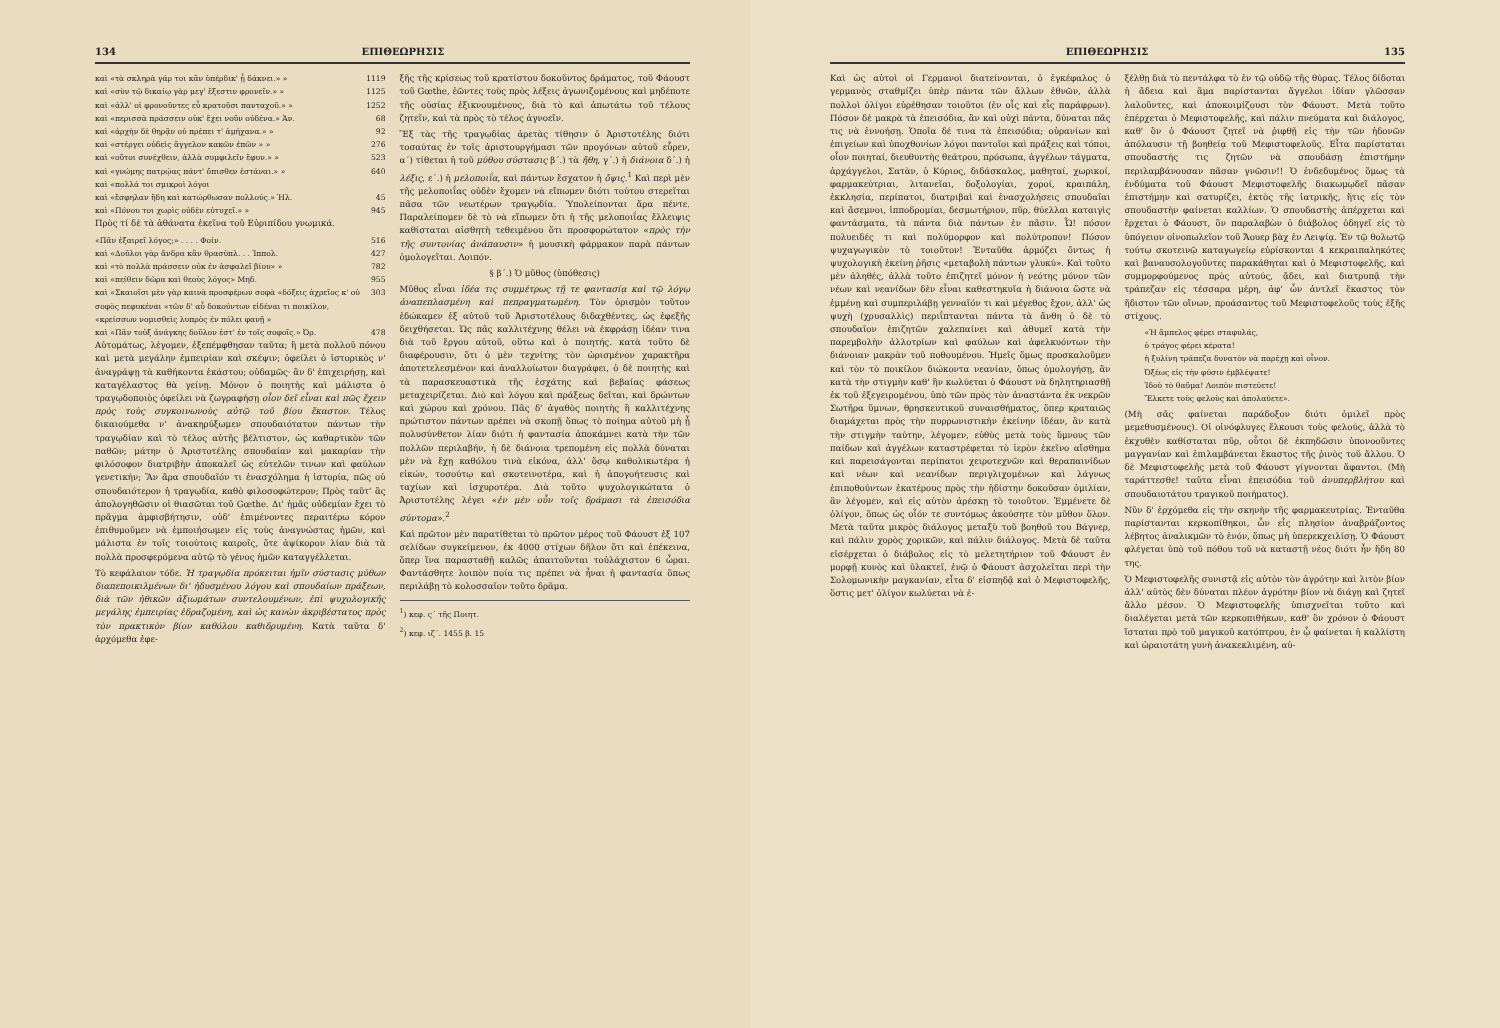134 ΕΠΙΘΕΩΡΗΣΙΣ
καὶ «τὰ σκληρὰ γάρ τοι κἂν ὑπέρδικ' ᾖ δάκνει.» » 1119
καὶ «σὺν τῷ δικαίῳ γὰρ μεγ' ἔξεστιν φρονεῖν.» » 1125
καὶ «ἀλλ' οἱ φρονοῦντες εὖ κρατοῦσι πανταχοῦ.» » 1252
καὶ «περισσὰ πράσσειν οὐκ' ἔχει νοῦν οὐδένα.» Ἀν. 68
καὶ «ἀρχὴν δὲ θηρᾷν οὐ πρέπει τ' ἀμήχανα.» » 92
καὶ «στέργει οὐδεὶς ἄγγελον κακῶν ἐπῶν » » 276
καὶ «οὔτοι συνέχθειν, ἀλλὰ συμφιλεῖν ἔφυν.» » 523
καὶ «γνώμης πατρῴας πάντ' ὄπισθεν ἑστάναι.» » 640
καὶ «πολλά τοι σμικροὶ λόγοι
καὶ «ἔσφηλαν ἤδη καὶ κατώρθωσαν πολλούς.» Ἠλ. 45
καὶ «Πόνου τοι χωρὶς οὐδὲν εὐτυχεῖ.» » 945
Πρὸς τί δὲ τὰ ἀθάνατα ἐκεῖνα τοῦ Εὐριπίδου γνωμικά.
«Πᾶν ἐξαιρεῖ λόγος;» . . . . Φοίν. 516
καὶ «Δοῦλοι γὰρ ἄνδρα κἂν θρασύπλ. . . Ἱππολ. 427
καὶ «τὸ πολλὰ πράσσειν οὐκ ἐν ἀσφαλεῖ βίου» » 782
καὶ «πείθειν δῶρα καὶ θεοὺς λόγος» Μηδ. 955
καὶ «Σκαιοῖσι μὲν γὰρ καινὰ προσφέρων σοφὰ «δόξεις ἀχρεῖος κ' οὐ σοφὸς πεφυκέναι «τῶν δ' αὖ δοκούντων εἰδέναι τι ποικίλον, «κρείσσων νομισθεὶς λυπρὸς ἐν πόλει φανῇ » 303
καὶ «Πᾶν τοὐξ ἀνάγκης δοῦλον ἐστ' ἐν τοῖς σοφοῖς.» Ὀρ. 478
Αὐτομάτως, λέγομεν, ἐξεπέμφθησαν ταῦτα; ἢ μετὰ πολλοῦ πόνου καὶ μετὰ μεγάλην ἐμπειρίαν καὶ σκέψιν; ὀφείλει ὁ ἱστορικὸς ν' ἀναγράψῃ τὰ καθήκοντα ἑκάστου; οὐδαμῶς· ἂν δ' ἐπιχειρήσῃ, καὶ καταγέλαστος θὰ γείνῃ. Μόνον ὁ ποιητὴς καὶ μάλιστα ὁ τραγῳδοποιὸς ὀφείλει νὰ ζωγραφήσῃ οἷον δεῖ εἶναι καὶ πῶς ἔχειν πρὸς τοὺς συγκοινωνοὺς αὐτῷ τοῦ βίου ἕκαστον. Τέλος δικαιούμεθα ν' ἀνακηρύξωμεν σπουδαιότατον πάντων τὴν τραγῳδίαν καὶ τὸ τέλος αὐτῆς βέλτιστον, ὡς καθαρτικὸν τῶν παθῶν; μάτην ὁ Ἀριστοτέλης σπουδαίαν καὶ μακαρίαν τὴν φιλόσοφον διατριβὴν ἀποκαλεῖ ὡς εὐτελῶν τινων καὶ φαύλων γενετικήν; Ἂν ἄρα σπουδαῖόν τι ἐνασχόλημα ἡ ἱστορία, πῶς οὐ σπουδαιότερον ἡ τραγῳδία, καθὸ φιλοσοφώτερον; Πρὸς ταῦτ' ἂς ἀπολογηθῶσιν οἱ θιασῶται τοῦ Gœthe. Δι' ἡμᾶς οὐδεμίαν ἔχει τὸ πρᾶγμα ἀμφισβήτησιν, οὐδ' ἐπιμένοντες περαιτέρω κόρον ἐπιθυμοῦμεν νὰ ἐμποιήσωμεν εἰς τοὺς ἀναγνώστας ἡμῶν, καὶ μάλιστα ἐν τοῖς τοιούτοις καιροῖς, ὅτε ἀψίκορον λίαν διὰ τὰ πολλὰ προσφερόμενα αὐτῷ τὸ γένος ἡμῶν καταγγέλλεται.
Τὸ κεφάλαιον τόδε. Ἡ τραγῳδία πρόκειται ἡμῖν σύστασις μύθων διαπεποικιλμένων δι' ἡδυσμένου λόγου καὶ σπουδαίων πράξεων, διὰ τῶν ἠθικῶν ἀξιωμάτων συντελουμένων, ἐπὶ ψυχολογικῆς μεγάλης ἐμπειρίας ἑδραζομένη, καὶ ὡς κανὼν ἀκριβέστατος πρὸς τὸν πρακτικὸν βίον καθόλου καθιδρυμένη. Κατὰ ταῦτα δ' ἀρχόμεθα ἐφε-
ξῆς τῆς κρίσεως τοῦ κρατίστου δοκοῦντος δράματος, τοῦ Φάουστ τοῦ Gœthe, ἐῶντες τοὺς πρὸς λέξεις ἀγωνιζομένους καὶ μηδέποτε τῆς οὐσίας ἐξικνουμένους, διὰ τὸ καὶ ἀπωτάτω τοῦ τέλους ζητεῖν, καὶ τὰ πρὸς τὸ τέλος ἀγνοεῖν.
Ἓξ τὰς τῆς τραγῳδίας ἀρετὰς τίθησιν ὁ Ἀριστοτέλης διότι τοσαύτας ἐν τοῖς ἀριστουργήμασι τῶν προγόνων αὐτοῦ εὗρεν, α΄) τίθεται ἡ τοῦ μύθου σύστασις β΄.) τὰ ἤθη, γ΄.) ἡ διάνοια δ΄.) ἡ λέξις, ε΄.) ἡ μελοποιΐα, καὶ πάντων ἔσχατον ἡ ὄψις.<sup>1</sup> Καὶ περὶ μὲν τῆς μελοποιΐας οὐδὲν ἔχομεν νὰ εἴπωμεν διότι τούτου στερεῖται πᾶσα τῶν νεωτέρων τραγῳδία. Ὑπολείπονται ἄρα πέντε. Παραλείπομεν δὲ τὸ νὰ εἴπωμεν ὅτι ἡ τῆς μελοποιΐας ἔλλειψις καθίσταται αἰσθητὴ τεθειμένου ὅτι προσφορώτατον «πρὸς τὴν τῆς συντονίας ἀνάπαυσιν» ἡ μουσικὴ φάρμακον παρὰ πάντων ὁμολογεῖται. Λοιπόν.
§ β΄.) Ὁ μῦθος (ὑπόθεσις)
Μῦθος εἶναι ἰδέα τις συμμέτρως τῇ τε φαντασίᾳ καὶ τῷ λόγῳ ἀναπεπλασμένη καὶ πεπραγματωμένη. Τὸν ὁρισμὸν τοῦτον ἐδώκαμεν ἐξ αὐτοῦ τοῦ Ἀριστοτέλους διδαχθέντες, ὡς ἐφεξῆς δειχθήσεται. Ὡς πᾶς καλλιτέχνης θέλει νὰ ἐκφράσῃ ἰδέαν τινα διὰ τοῦ ἔργου αὐτοῦ, οὕτω καὶ ὁ ποιητής. κατὰ τοῦτο δὲ διαφέρουσιν, ὅτι ὁ μὲν τεχνίτης τὸν ὡρισμένον χαρακτῆρα ἀποτετελεσμένον καὶ ἀναλλοίωτον διαγράφει, ὁ δὲ ποιητὴς καὶ τὰ παρασκευαστικὰ τῆς ἐσχάτης καὶ βεβαίας φάσεως μεταχειρίζεται. Διὸ καὶ λόγου καὶ πράξεως δεῖται, καὶ δρώντων καὶ χώρου καὶ χρόνου. Πᾶς δ' ἀγαθὸς ποιητὴς ἢ καλλιτέχνης πρώτιστον πάντων πρέπει νὰ σκοπῇ ὅπως τὸ ποίημα αὐτοῦ μὴ ᾖ πολυσύνθετον λίαν διότι ἡ φαντασία ἀποκάμνει κατὰ τὴν τῶν πολλῶν περιλαβήν, ἡ δὲ διάνοια τρεπομένη εἰς πολλὰ δύναται μὲν νὰ ἔχῃ καθόλου τινὰ εἰκόνα, ἀλλ' ὅσῳ καθολικωτέρα ἡ εἰκών, τοσούτῳ καὶ σκοτεινοτέρα, καὶ ἡ ἀπογοήτευσις καὶ ταχίων καὶ ἰσχυροτέρα. Διὰ τοῦτο ψυχολογικώτατα ὁ Ἀριστοτέλης λέγει «ἐν μὲν οὖν τοῖς δράμασι τὰ ἐπεισόδια σύντομα».<sup>2</sup>
Καὶ πρῶτον μὲν παρατίθεται τὸ πρῶτον μέρος τοῦ Φάουστ ἐξ 107 σελίδων συγκείμενον, ἐκ 4000 στίχων δῆλον ὅτι καὶ ἐπέκεινα, ὅπερ ἵνα παρασταθῇ καλῶς ἀπαιτοῦνται τοὐλάχιστον 6 ὧραι. Φαντάσθητε λοιπὸν ποία τις πρέπει νὰ ἦναι ἡ φαντασία ὅπως περιλάβῃ τὸ κολοσσαῖον τοῦτο δρᾶμα.
<sup>1</sup>) κεφ. ς΄ τῆς Ποιητ.
<sup>2</sup>) κεφ. ιζ΄. 1455 β. 15
ΕΠΙΘΕΩΡΗΣΙΣ 135
Καὶ ὡς αὐτοὶ οἱ Γερμανοὶ διατείνονται, ὁ ἐγκέφαλος ὁ γερμανὸς σταθμίζει ὑπὲρ πάντα τῶν ἄλλων ἐθνῶν, ἀλλὰ πολλοὶ ὀλίγοι εὑρέθησαν τοιοῦτοι (ἐν οἷς καὶ εἷς παράφρων). Πόσον δὲ μακρὰ τὰ ἐπεισόδια, ἂν καὶ οὐχὶ πάντα, δύναται πᾶς τις νὰ ἐννοήσῃ. Ὁποῖα δέ τινα τὰ ἐπεισόδια; οὐρανίων καὶ ἐπιγείων καὶ ὑποχθονίων λόγοι παντοῖοι καὶ πράξεις καὶ τόποι, οἷον ποιηταί, διευθυντὴς θεάτρου, πρόσωπα, ἀγγέλων τάγματα, ἀρχάγγελοι, Σατὰν, ὁ Κύριος, διδάσκαλος, μαθηταί, χωρικοί, φαρμακεύτριαι, λιτανεῖαι, δοξολογίαι, χοροί, κραιπάλη, ἐκκλησία, περίπατοι, διατριβαὶ καὶ ἐνασχολήσεις σπουδαῖαι καὶ ἄσεμνοι, ἱπποδρομίαι, δεσμωτήριον, πῦρ, θύελλαι καταιγὶς φαντάσματα, τὰ πάντα διὰ πάντων ἐν πᾶσιν. Ὦ! πόσον πολυειδές τι καὶ πολύμορφον καὶ πολύτροπον! Πόσον ψυχαγωγικὸν τὸ τοιοῦτον! Ἐνταῦθα ἁρμόζει ὄντως ἡ ψυχολογικὴ ἐκείνη ῥῆσις «μεταβολὴ πάντων γλυκύ». Καὶ τοῦτο μὲν ἀληθές, ἀλλὰ τοῦτο ἐπιζητεῖ μόνον ἡ νεότης μόνον τῶν νέων καὶ νεανίδων δὲν εἶναι καθεστηκυῖα ἡ διάνοια ὥστε νὰ ἐμμένῃ καὶ συμπεριλάβῃ γενναῖόν τι καὶ μέγεθος ἔχον, ἀλλ' ὡς ψυχὴ (χρυσαλλὶς) περιΐπτανται πάντα τὰ ἄνθη ὁ δὲ τὸ σπουδαῖον ἐπιζητῶν χαλεπαίνει καὶ ἀθυμεῖ κατὰ τὴν παρεμβολὴν ἀλλοτρίων καὶ φαύλων καὶ ἀφελκυόντων τὴν διάνοιαν μακρὰν τοῦ ποθουμένου. Ἡμεῖς ὅμως προσκαλοῦμεν καὶ τὸν τὸ ποικίλον διώκοντα νεανίαν, ὅπως ὁμολογήσῃ, ἂν κατὰ τὴν στιγμὴν καθ' ἣν κωλύεται ὁ Φάουστ νὰ δηλητηριασθῇ ἐκ τοῦ ἐξεγειρομένου, ὑπὸ τῶν πρὸς τὸν ἀναστάντα ἐκ νεκρῶν Σωτῆρα ὕμνων, θρησκευτικοῦ συναισθήματος, ὅπερ κραταιῶς διαμάχεται πρὸς τὴν πυρρωνιστικὴν ἐκείνην ἰδέαν, ἂν κατὰ τὴν στιγμὴν ταύτην, λέγομεν, εὐθὺς μετὰ τοὺς ὕμνους τῶν παίδων καὶ ἀγγέλων καταστρέφεται τὸ ἱερὸν ἐκεῖνο αἴσθημα καὶ παρεισάγονται περίπατοι χειροτεχνῶν καὶ θεραπαινίδων καὶ νέων καὶ νεανίδων περιγλιχομένων καὶ λάγνως ἐπιποθούντων ἑκατέρους πρὸς τὴν ἡδίστην δοκοῦσαν ὁμιλίαν, ἂν λέγομεν, καὶ εἰς αὐτὸν ἀρέσκῃ τὸ τοιοῦτον. Ἐμμένετε δὲ ὀλίγον, ὅπως ὡς οἷόν τε συντόμως ἀκούσητε τὸν μῦθον ὅλον. Μετὰ ταῦτα μικρὸς διάλογος μεταξὺ τοῦ βοηθοῦ του Βάγνερ, καὶ πάλιν χορὸς χορικῶν, καὶ πάλιν διάλογος. Μετὰ δὲ ταῦτα εἰσέρχεται ὁ διάβολος εἰς τὸ μελετητήριον τοῦ Φάουστ ἐν μορφῇ κυνὸς καὶ ὑλακτεῖ, ἐνῷ ὁ Φάουστ ἀσχολεῖται περὶ τὴν Σολομωνικὴν μαγκανίαν, εἶτα δ' εἰσπηδᾷ καὶ ὁ Μεφιστοφελῆς, ὅστις μετ' ὀλίγον κωλύεται νὰ ἐ-
ξέλθῃ διὰ τὸ πεντάλφα τὸ ἐν τῷ οὐδῷ τῆς θύρας. Τέλος δίδοται ἡ ἄδεια καὶ ἅμα παρίστανται ἄγγελοι ἰδίαν γλῶσσαν λαλοῦντες, καὶ ἀποκοιμίζουσι τὸν Φάουστ. Μετὰ τοῦτο ἐπέρχεται ὁ Μεφιστοφελῆς, καὶ πάλιν πνεύματα καὶ διάλογος, καθ' ὃν ὁ Φάουστ ζητεῖ νὰ ῥιφθῇ εἰς τὴν τῶν ἡδονῶν ἀπόλαυσιν τῇ βοηθείᾳ τοῦ Μεφιστοφελοῦς. Εἶτα παρίσταται σπουδαστής τις ζητῶν νὰ σπουδάσῃ ἐπιστήμην περιλαμβάνουσαν πᾶσαν γνῶσιν!! Ὁ ἐνδεδυμένος ὅμως τὰ ἐνδύματα τοῦ Φάουστ Μεφιστοφελῆς διακωμῳδεῖ πᾶσαν ἐπιστήμην καὶ σατυρίζει, ἐκτὸς τῆς ἰατρικῆς, ἥτις εἰς τὸν σπουδαστὴν φαίνεται καλλίων. Ὁ σπουδαστὴς ἀπέρχεται καὶ ἔρχεται ὁ Φάουστ, ὃν παραλαβὼν ὁ διάβολος ὁδηγεῖ εἰς τὸ ὑπόγειον οἰνοπωλεῖον τοῦ Ἄουερ βὰχ ἐν Λειψίᾳ. Ἐν τῷ θολωτῷ τούτῳ σκοτεινῷ καταγωγείῳ εὑρίσκονται 4 κεκραιπαληκότες καὶ βαναυσολογοῦντες παρακάθηται καὶ ὁ Μεφιστοφελῆς, καὶ συμμορφούμενος πρὸς αὐτούς, ᾄδει, καὶ διατρυπᾷ τὴν τράπεζαν εἰς τέσσαρα μέρη, ἀφ' ὧν ἀντλεῖ ἕκαστος τὸν ἥδιστον τῶν οἴνων, προάσαντος τοῦ Μεφιστοφελοῦς τοὺς ἑξῆς στίχους.
«Ἡ ἄμπελος φέρει σταφυλάς,
ὁ τράγος φέρει κέρατα!
ἡ ξυλίνη τράπεζα δυνατὸν νὰ παρέχῃ καὶ οἶνον.
Ὀξέως εἰς τὴν φύσιν ἐμβλέψατε!
Ἰδοὺ τὸ θαῦμα! Λοιπὸν πιστεύετε!
Ἕλκετε τοὺς φελοὺς καὶ ἀπολαύετε».
(Μὴ σᾶς φαίνεται παράδοξον διότι ὁμιλεῖ πρὸς μεμεθυσμένους). Οἱ οἰνόφλυγες ἕλκουσι τοὺς φελούς, ἀλλὰ τὸ ἐκχυθὲν καθίσταται πῦρ, οὗτοι δὲ ἐκπηδῶσιν ὑπονοοῦντες μαγγανίαν καὶ ἐπιλαμβάνεται ἕκαστος τῆς ῥινὸς τοῦ ἄλλου. Ὁ δὲ Μεφιστοφελῆς μετὰ τοῦ Φάουστ γίγνονται ἄφαντοι. (Μὴ ταράττεσθε! ταῦτα εἶναι ἐπεισόδια τοῦ ἀνυπερβλήτου καὶ σπουδαιοτάτου τραγικοῦ ποιήματος).
Νῦν δ' ἐρχόμεθα εἰς τὴν σκηνὴν τῆς φαρμακευτρίας. Ἐνταῦθα παρίστανται κερκοπίθηκοι, ὧν εἷς πλησίον ἀναβράζοντος λέβητος ἀναλικμῶν τὸ ἑνόν, ὅπως μὴ ὑπερεκχειλίσῃ. Ὁ Φάουστ φλέγεται ὑπὸ τοῦ πόθου τοῦ νὰ καταστῇ νέος διότι ἦν ἤδη 80 της.
Ὁ Μεφιστοφελῆς συνιστᾷ εἰς αὐτὸν τὸν ἀγρότην καὶ λιτὸν βίον ἀλλ' αὐτὸς δὲν δύναται πλέον ἀγρότην βίον νὰ διάγῃ καὶ ζητεῖ ἄλλο μέσον. Ὁ Μεφιστοφελῆς ὑπισχνεῖται τοῦτο καὶ διαλέγεται μετὰ τῶν κερκοπιθήκων, καθ' ὃν χρόνον ὁ Φάουστ ἵσταται πρὸ τοῦ μαγικοῦ κατόπτρου, ἐν ᾧ φαίνεται ἡ καλλίστη καὶ ὡραιοτάτη γυνὴ ἀνακεκλιμένη, αὐ-